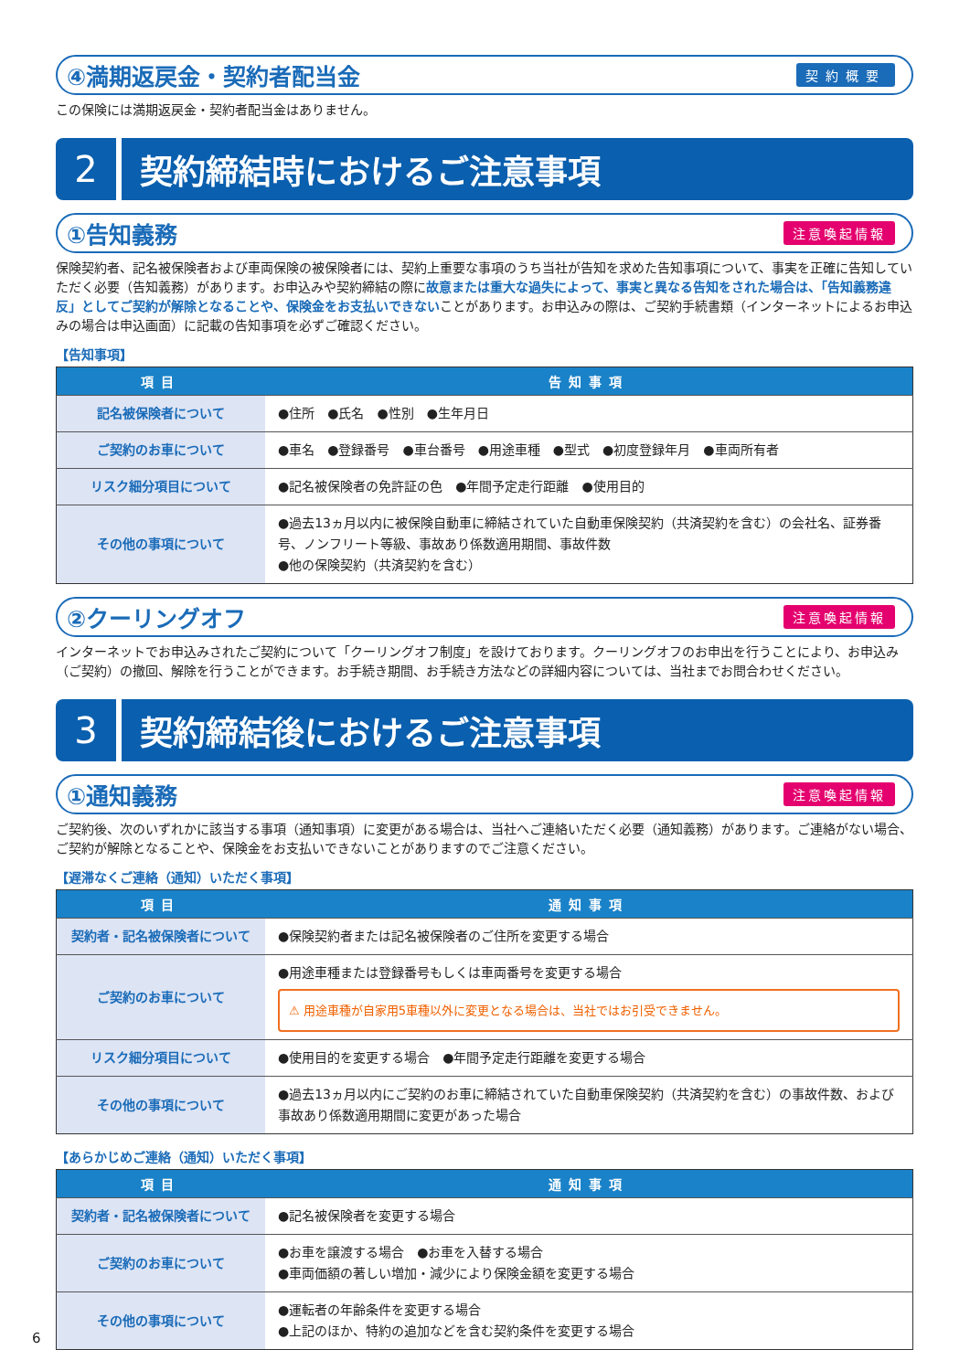④満期返戻金・契約者配当金
契約概要
この保険には満期返戻金・契約者配当金はありません。
2
契約締結時におけるご注意事項
①告知義務
注意喚起情報
保険契約者、記名被保険者および車両保険の被保険者には、契約上重要な事項のうち当社が告知を求めた告知事項について、事実を正確に告知していただく必要（告知義務）があります。お申込みや契約締結の際に故意または重大な過失によって、事実と異なる告知をされた場合は、「告知義務違反」としてご契約が解除となることや、保険金をお支払いできないことがあります。お申込みの際は、ご契約手続書類（インターネットによるお申込みの場合は申込画面）に記載の告知事項を必ずご確認ください。
【告知事項】
| 項目 | 告知事項 |
| --- | --- |
| 記名被保険者について | ●住所 ●氏名 ●性別 ●生年月日 |
| ご契約のお車について | ●車名 ●登録番号 ●車台番号 ●用途車種 ●型式 ●初度登録年月 ●車両所有者 |
| リスク細分項目について | ●記名被保険者の免許証の色 ●年間予定走行距離 ●使用目的 |
| その他の事項について | ●過去13ヵ月以内に被保険自動車に締結されていた自動車保険契約（共済契約を含む）の会社名、証券番号、ノンフリート等級、事故あり係数適用期間、事故件数 ●他の保険契約（共済契約を含む） |
②クーリングオフ
注意喚起情報
インターネットでお申込みされたご契約について「クーリングオフ制度」を設けております。クーリングオフのお申出を行うことにより、お申込み（ご契約）の撤回、解除を行うことができます。お手続き期間、お手続き方法などの詳細内容については、当社までお問合わせください。
3
契約締結後におけるご注意事項
①通知義務
注意喚起情報
ご契約後、次のいずれかに該当する事項（通知事項）に変更がある場合は、当社へご連絡いただく必要（通知義務）があります。ご連絡がない場合、ご契約が解除となることや、保険金をお支払いできないことがありますのでご注意ください。
【遅滞なくご連絡（通知）いただく事項】
| 項目 | 通知事項 |
| --- | --- |
| 契約者・記名被保険者について | ●保険契約者または記名被保険者のご住所を変更する場合 |
| ご契約のお車について | ●用途車種または登録番号もしくは車両番号を変更する場合 ⚠ 用途車種が自家用5車種以外に変更となる場合は、当社ではお引受できません。 |
| リスク細分項目について | ●使用目的を変更する場合 ●年間予定走行距離を変更する場合 |
| その他の事項について | ●過去13ヵ月以内にご契約のお車に締結されていた自動車保険契約（共済契約を含む）の事故件数、および事故あり係数適用期間に変更があった場合 |
【あらかじめご連絡（通知）いただく事項】
| 項目 | 通知事項 |
| --- | --- |
| 契約者・記名被保険者について | ●記名被保険者を変更する場合 |
| ご契約のお車について | ●お車を譲渡する場合 ●お車を入替する場合 ●車両価額の著しい増加・減少により保険金額を変更する場合 |
| その他の事項について | ●運転者の年齢条件を変更する場合 ●上記のほか、特約の追加などを含む契約条件を変更する場合 |
6